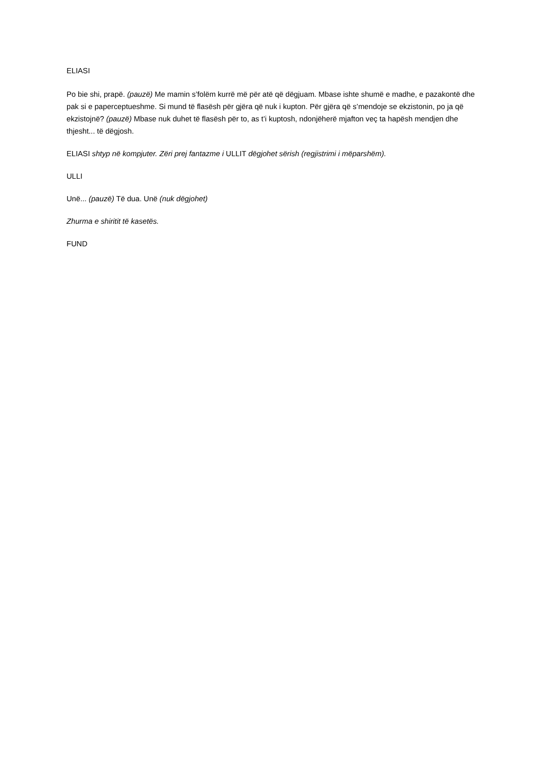ELIASI
Po bie shi, prapë. (pauzë) Me mamin s’folëm kurrë më për atë që dëgjuam. Mbase ishte shumë e madhe, e pazakontë dhe pak si e paperceptueshme. Si mund të flasësh për gjëra që nuk i kupton. Për gjëra që s’mendoje se ekzistonin, po ja që ekzistojnë? (pauzë) Mbase nuk duhet të flasësh për to, as t’i kuptosh, ndonjëherë mjafton veç ta hapësh mendjen dhe thjesht... të dëgjosh.
ELIASI shtyp në kompjuter. Zëri prej fantazme i ULLIT dëgjohet sërish (regjistrimi i mëparshëm).
ULLI
Unë... (pauzë) Të dua. Unë (nuk dëgjohet)
Zhurma e shiritit të kasetës.
FUND